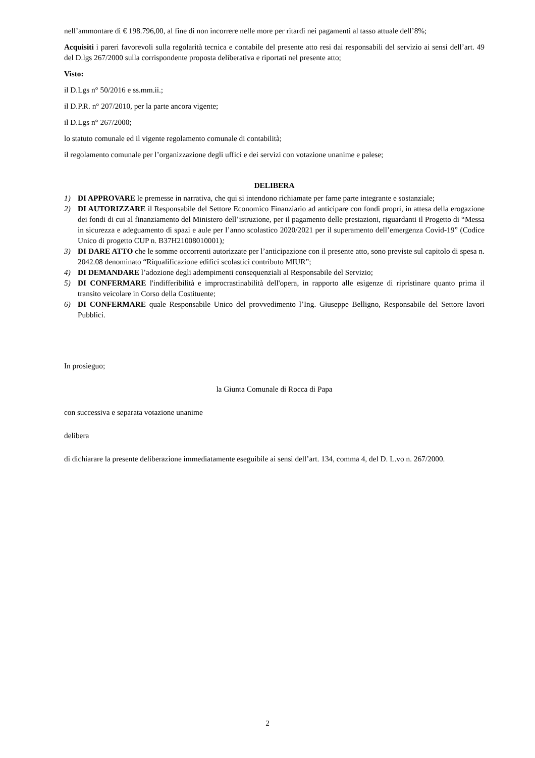nell’ammontare di € 198.796,00, al fine di non incorrere nelle more per ritardi nei pagamenti al tasso attuale dell’8%;
Acquisiti i pareri favorevoli sulla regolarità tecnica e contabile del presente atto resi dai responsabili del servizio ai sensi dell’art. 49 del D.lgs 267/2000 sulla corrispondente proposta deliberativa e riportati nel presente atto;
Visto:
il D.Lgs n° 50/2016 e ss.mm.ii.;
il D.P.R. n° 207/2010, per la parte ancora vigente;
il D.Lgs n° 267/2000;
lo statuto comunale ed il vigente regolamento comunale di contabilità;
il regolamento comunale per l’organizzazione degli uffici e dei servizi con votazione unanime e palese;
DELIBERA
1) DI APPROVARE le premesse in narrativa, che qui si intendono richiamate per farne parte integrante e sostanziale;
2) DI AUTORIZZARE il Responsabile del Settore Economico Finanziario ad anticipare con fondi propri, in attesa della erogazione dei fondi di cui al finanziamento del Ministero dell’istruzione, per il pagamento delle prestazioni, riguardanti il Progetto di “Messa in sicurezza e adeguamento di spazi e aule per l’anno scolastico 2020/2021 per il superamento dell’emergenza Covid-19” (Codice Unico di progetto CUP n. B37H21008010001);
3) DI DARE ATTO che le somme occorrenti autorizzate per l’anticipazione con il presente atto, sono previste sul capitolo di spesa n. 2042.08 denominato “Riqualificazione edifici scolastici contributo MIUR”;
4) DI DEMANDARE l’adozione degli adempimenti consequenziali al Responsabile del Servizio;
5) DI CONFERMARE l'indifferibilità e improcrastinabilità dell'opera, in rapporto alle esigenze di ripristinare quanto prima il transito veicolare in Corso della Costituente;
6) DI CONFERMARE quale Responsabile Unico del provvedimento l’Ing. Giuseppe Belligno, Responsabile del Settore lavori Pubblici.
In prosieguo;
la Giunta Comunale di Rocca di Papa
con successiva e separata votazione unanime
delibera
di dichiarare la presente deliberazione immediatamente eseguibile ai sensi dell’art. 134, comma 4, del D. L.vo n. 267/2000.
2